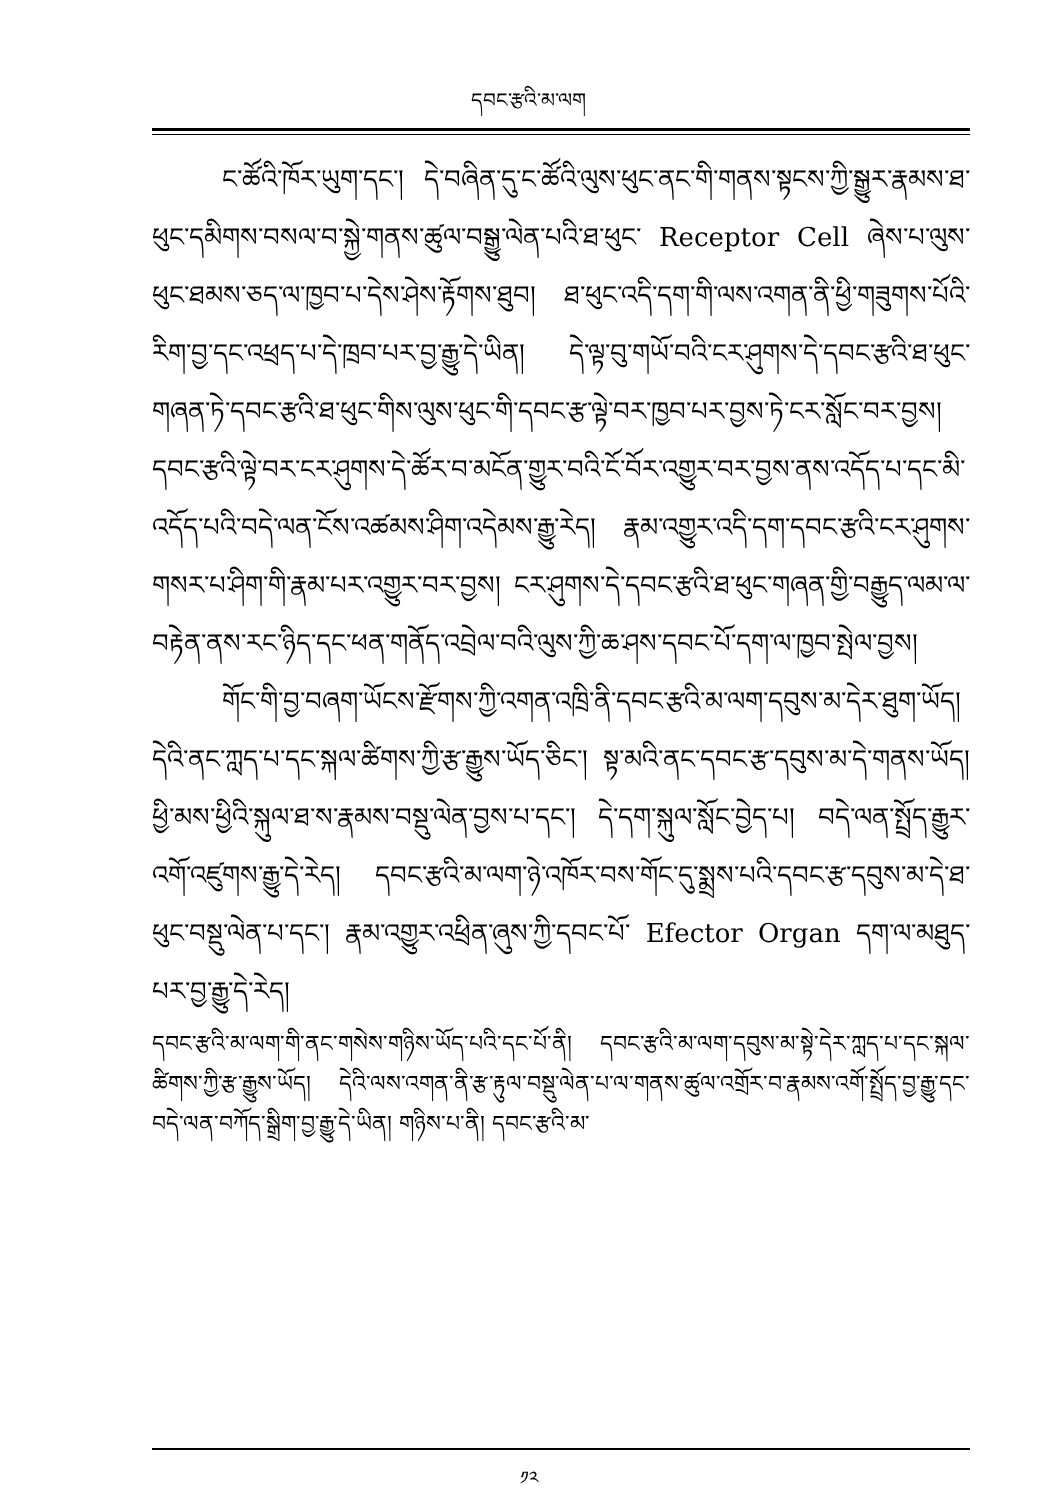དབང་རྩའི་མ་ལག
ང་ཚོའི་ཁོར་ཡུག་དང་། དེ་བཞིན་དུ་ང་ཚོའི་ལུས་ཕུང་ནང་གི་གནས་སྟངས་ཀྱི་སྒྱུར་རྣམས་ཐ་ཕུང་དམིགས་བསལ་བ་སྐྱེ་གནས་ཚུལ་བསྒྱུ་ལེན་པའི་ཐ་ཕུང་ Receptor Cell ཞེས་པ་ལུས་ཕུང་ཐམས་ཅད་ལ་ཁྱབ་པ་དེས་ཤེས་རྟོགས་ཐུབ། ཐ་ཕུང་འདི་དག་གི་ལས་འགན་ནི་ཕྱི་གཟུགས་པོའི་རིག་བྱ་དང་འཕྲད་པ་དེ་ཁྲབ་པར་བྱ་རྒྱུ་དེ་ཡིན། དེ་ལྟ་བུ་གཡོ་བའི་ངར་ཤུགས་དེ་དབང་རྩའི་ཐ་ཕུང་གཞན་ཏེ་དབང་རྩའི་ཐ་ཕུང་གིས་ལུས་ཕུང་གི་དབང་རྩ་ལྟེ་བར་ཁྱབ་པར་བྱས་ཏེ་ངར་སློང་བར་བྱས། དབང་རྩའི་ལྟེ་བར་ངར་ཤུགས་དེ་ཚོར་བ་མངོན་གྱུར་བའི་ངོ་བོར་འགྱུར་བར་བྱས་ནས་འདོད་པ་དང་མི་འདོད་པའི་བདེ་ལན་ངོས་འཚམས་ཤིག་འདེམས་རྒྱུ་རེད། རྣམ་འགྱུར་འདི་དག་དབང་རྩའི་ངར་ཤུགས་གསར་པ་ཤིག་གི་རྣམ་པར་འགྱུར་བར་བྱས། ངར་ཤུགས་དེ་དབང་རྩའི་ཐ་ཕུང་གཞན་གྱི་བརྒྱུད་ལམ་ལ་བརྟེན་ནས་རང་ཉིད་དང་ཕན་གནོད་འབྲེལ་བའི་ལུས་ཀྱི་ཆ་ཤས་དབང་པོ་དག་ལ་ཁྱབ་སྤེལ་བྱས།
གོང་གི་བྱ་བཞག་ཡོངས་རྫོགས་ཀྱི་འགན་འཁྲི་ནི་དབང་རྩའི་མ་ལག་དབུས་མ་དེར་ཐུག་ཡོད། དེའི་ནང་ཀླད་པ་དང་སྐལ་ཚིགས་ཀྱི་རྩ་རྒྱུས་ཡོད་ཅིང་། སྟ་མའི་ནང་དབང་རྩ་དབུས་མ་དེ་གནས་ཡོད། ཕྱི་མས་ཕྱིའི་སྐུལ་ཐ་ས་རྣམས་བསྡུ་ལེན་བྱས་པ་དང་། དེ་དག་སྐུལ་སློང་བྱེད་པ། བདེ་ལན་སྤྲོད་རྒྱུར་འགོ་འཛུགས་རྒྱུ་དེ་རེད། དབང་རྩའི་མ་ལག་ཉེ་འཁོར་བས་གོང་དུ་སྨྲས་པའི་དབང་རྩ་དབུས་མ་དེ་ཐ་ཕུང་བསྡུ་ལེན་པ་དང་། རྣམ་འགྱུར་འཕྲིན་ཞུས་ཀྱི་དབང་པོ་ Efector Organ དག་ལ་མཐུད་པར་བྱ་རྒྱུ་དེ་རེད།
དབང་རྩའི་མ་ལག་གི་ནང་གསེས་གཉིས་ཡོད་པའི་དང་པོ་ནི། དབང་རྩའི་མ་ལག་དབུས་མ་སྟེ་དེར་ཀླད་པ་དང་སྐལ་ཚིགས་ཀྱི་རྩ་རྒྱུས་ཡོད། དེའི་ལས་འགན་ནི་རྩ་རྟུལ་བསྡུ་ལེན་པ་ལ་གནས་ཚུལ་འགྲོར་བ་རྣམས་འགོ་སྤྲོད་བྱ་རྒྱུ་དང་བདེ་ལན་བཀོད་སྒྲིག་བྱ་རྒྱུ་དེ་ཡིན། གཉིས་པ་ནི། དབང་རྩའི་མ་
༡༢